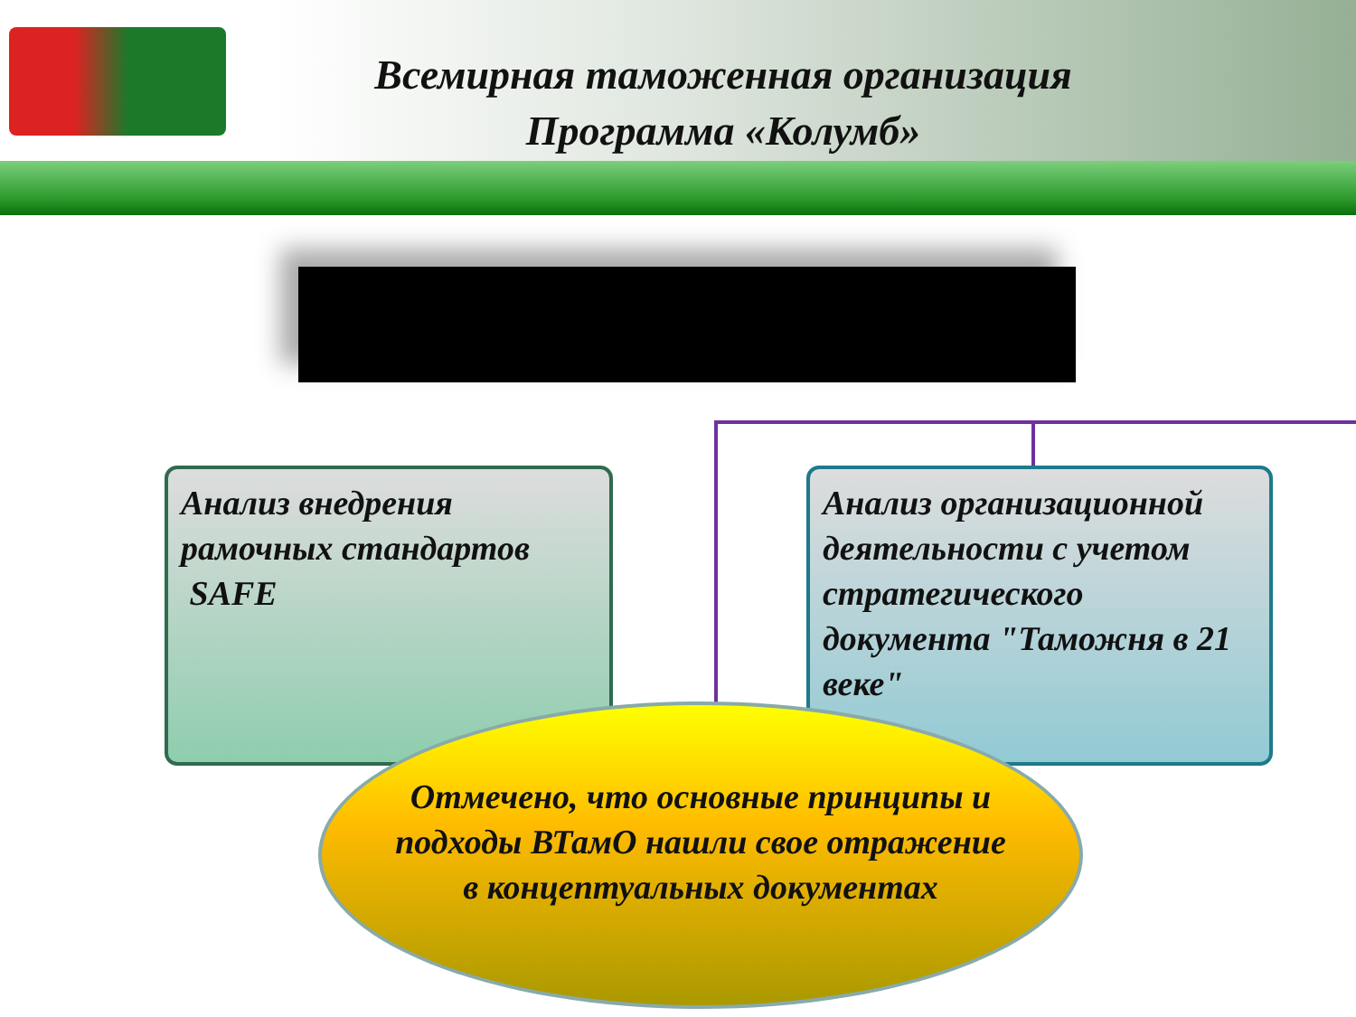Всемирная таможенная организация
Программа «Колумб»
Анализ внедрения рамочных стандартов
SAFE
Анализ организационной деятельности с учетом стратегического документа "Таможня в 21 веке"
Отмечено, что основные принципы и подходы ВТамО нашли свое отражение в концептуальных документах